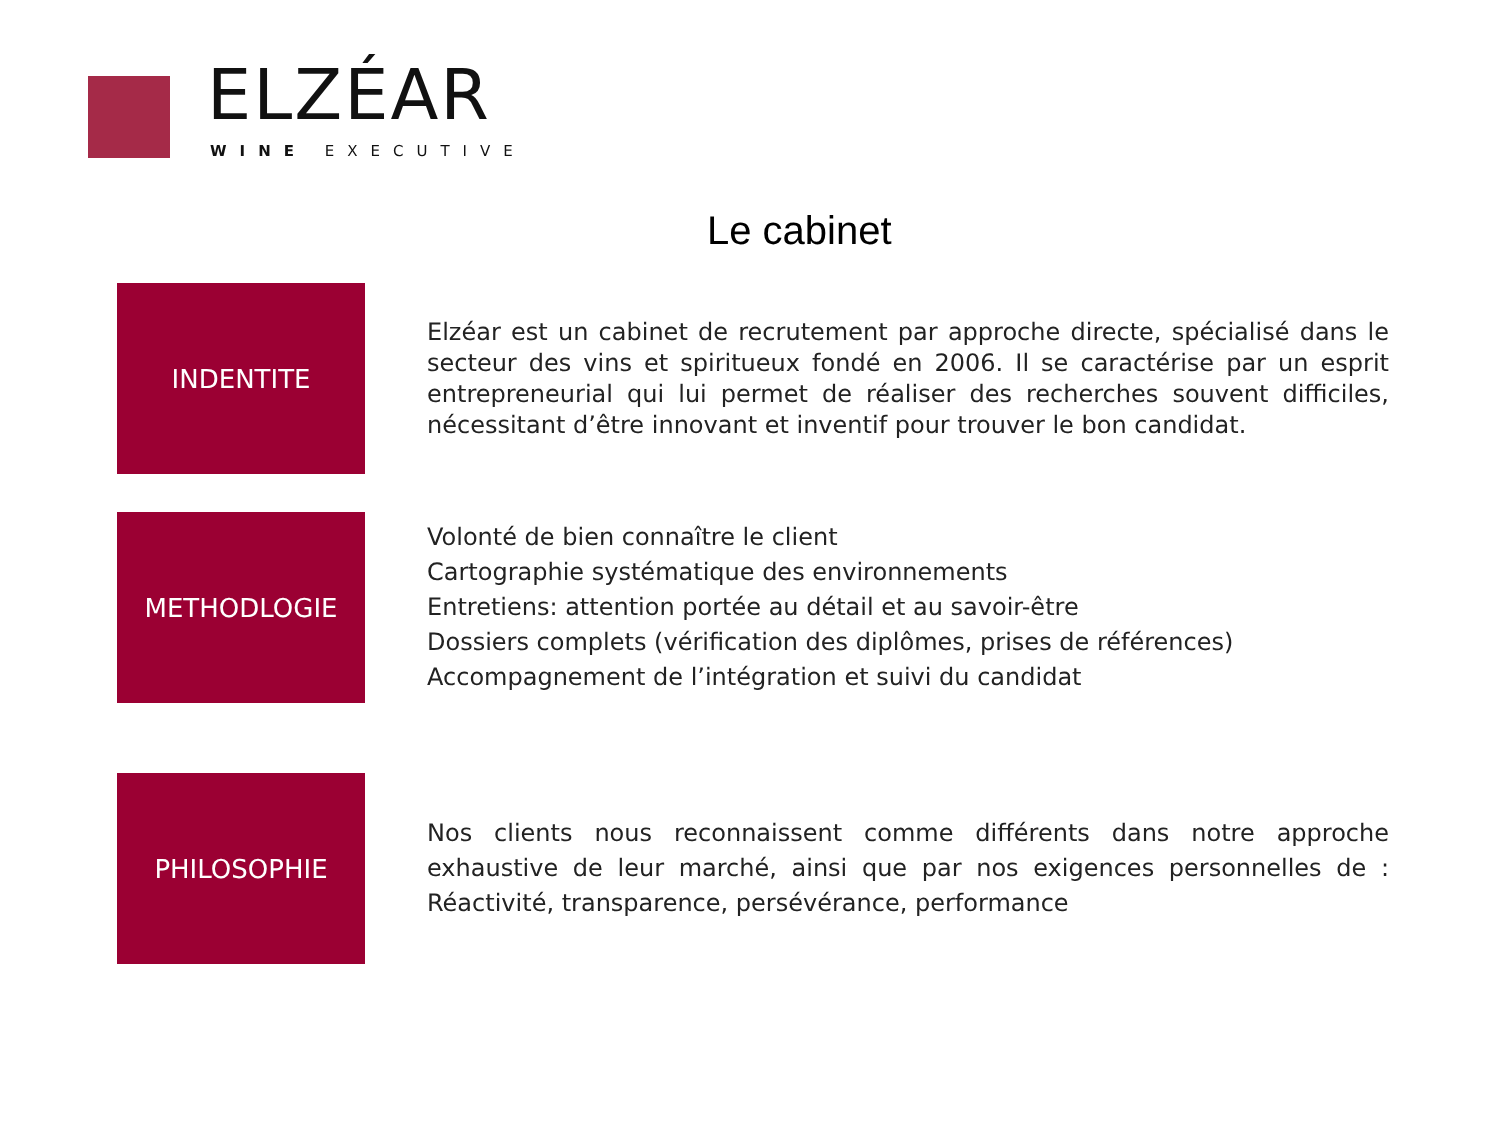ELZÉAR
WINE EXECUTIVE
Le cabinet
INDENTITE
Elzéar est un cabinet de recrutement par approche directe, spécialisé dans le secteur des vins et spiritueux fondé en 2006. Il se caractérise par un esprit entrepreneurial qui lui permet de réaliser des recherches souvent difficiles, nécessitant d’être innovant et inventif pour trouver le bon candidat.
METHODLOGIE
Volonté de bien connaître le client
Cartographie systématique des environnements
Entretiens: attention portée au détail et au savoir-être
Dossiers complets (vérification des diplômes, prises de références)
Accompagnement de l’intégration et suivi du candidat
PHILOSOPHIE
Nos clients nous reconnaissent comme différents dans notre approche exhaustive de leur marché, ainsi que par nos exigences personnelles de : Réactivité, transparence, persévérance, performance